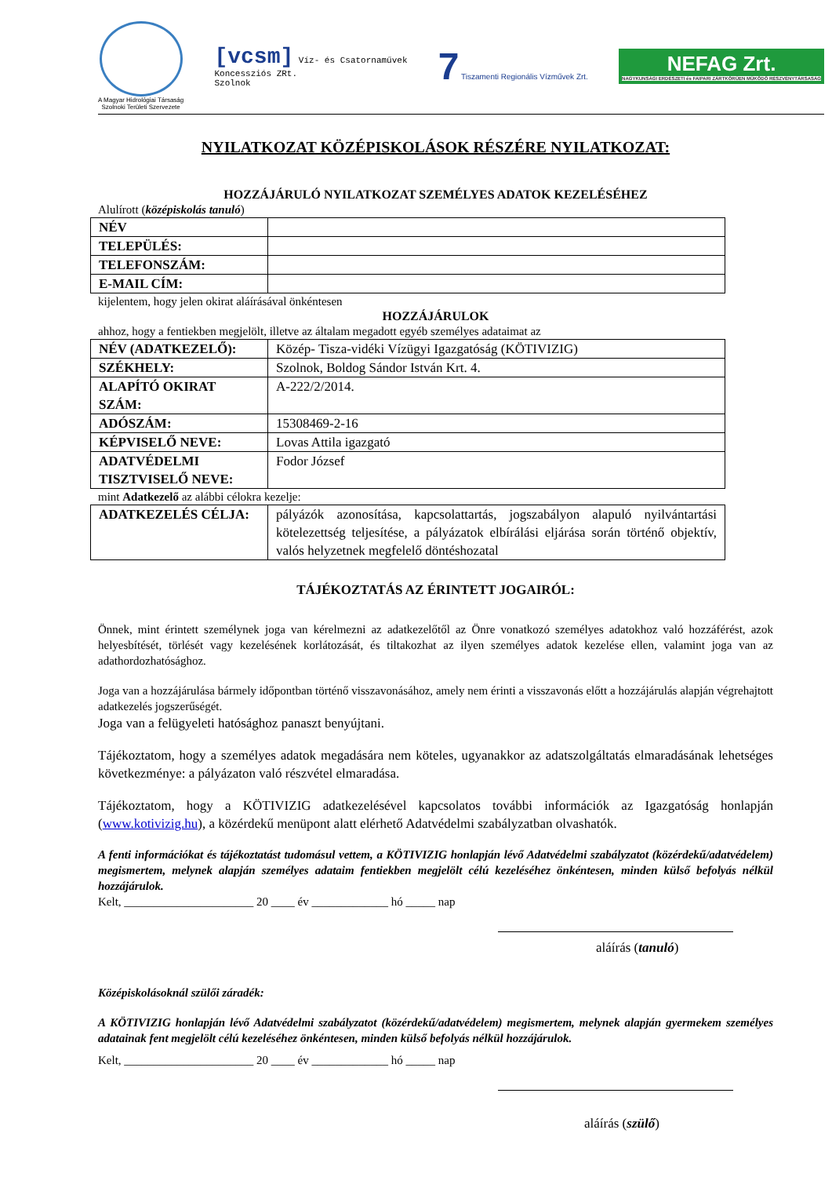A Magyar Hidrológiai Társaság
Szolnoki Területi Szervezete
[vcsm] Víz- és Csatornaművek
Koncessziós ZRt.
Szolnok
7 Tiszamenti Regionális Vízművek Zrt.
NEFAG Zrt.
NAGYKUNSÁGI ERDÉSZETI és FAIPARI ZÁRTKÖRŰEN MŰKÖDŐ RÉSZVÉNYTÁRSASÁG
NYILATKOZAT KÖZÉPISKOLÁSOK RÉSZÉRE NYILATKOZAT:
HOZZÁJÁRULÓ NYILATKOZAT SZEMÉLYES ADATOK KEZELÉSÉHEZ
Alulírott (középiskolás tanuló)
| NÉV | |
| TELEPÜLÉS: | |
| TELEFONSZÁM: | |
| E-MAIL CÍM: | |
kijelentem, hogy jelen okirat aláírásával önkéntesen
HOZZÁJÁRULOK
ahhoz, hogy a fentiekben megjelölt, illetve az általam megadott egyéb személyes adataimat az
| NÉV (ADATKEZELŐ): | Közép- Tisza-vidéki Vízügyi Igazgatóság (KÖTIVIZIG) |
| SZÉKHELY: | Szolnok, Boldog Sándor István Krt. 4. |
| ALAPÍTÓ OKIRAT SZÁM: | A-222/2/2014. |
| ADÓSZÁM: | 15308469-2-16 |
| KÉPVISELŐ NEVE: | Lovas Attila igazgató |
| ADATVÉDELMI TISZTVISELŐ NEVE: | Fodor József |
mint Adatkezelő az alábbi célokra kezelje:
| ADATKEZELÉS CÉLJA: | pályázók azonosítása, kapcsolattartás, jogszabályon alapuló nyilvántartási kötelezettség teljesítése, a pályázatok elbírálási eljárása során történő objektív, valós helyzetnek megfelelő döntéshozatal |
TÁJÉKOZTATÁS AZ ÉRINTETT JOGAIRÓL:
Önnek, mint érintett személynek joga van kérelmezni az adatkezelőtől az Önre vonatkozó személyes adatokhoz való hozzáférést, azok helyesbítését, törlését vagy kezelésének korlátozását, és tiltakozhat az ilyen személyes adatok kezelése ellen, valamint joga van az adathordozhatósághoz.
Joga van a hozzájárulása bármely időpontban történő visszavonásához, amely nem érinti a visszavonás előtt a hozzájárulás alapján végrehajtott adatkezelés jogszerűségét.
Joga van a felügyeleti hatósághoz panaszt benyújtani.
Tájékoztatom, hogy a személyes adatok megadására nem köteles, ugyanakkor az adatszolgáltatás elmaradásának lehetséges következménye: a pályázaton való részvétel elmaradása.
Tájékoztatom, hogy a KÖTIVIZIG adatkezelésével kapcsolatos további információk az Igazgatóság honlapján (www.kotivizig.hu), a közérdekű menüpont alatt elérhető Adatvédelmi szabályzatban olvashatók.
A fenti információkat és tájékoztatást tudomásul vettem, a KÖTIVIZIG honlapján lévő Adatvédelmi szabályzatot (közérdekű/adatvédelem) megismertem, melynek alapján személyes adataim fentiekben megjelölt célú kezeléséhez önkéntesen, minden külső befolyás nélkül hozzájárulok.
Kelt, ______________________ 20 ____ év _____________ hó _____ nap
aláírás (tanuló)
Középiskolásoknál szülői záradék:
A KÖTIVIZIG honlapján lévő Adatvédelmi szabályzatot (közérdekű/adatvédelem) megismertem, melynek alapján gyermekem személyes adatainak fent megjelölt célú kezeléséhez önkéntesen, minden külső befolyás nélkül hozzájárulok.
Kelt, ______________________ 20 ____ év _____________ hó _____ nap
aláírás (szülő)